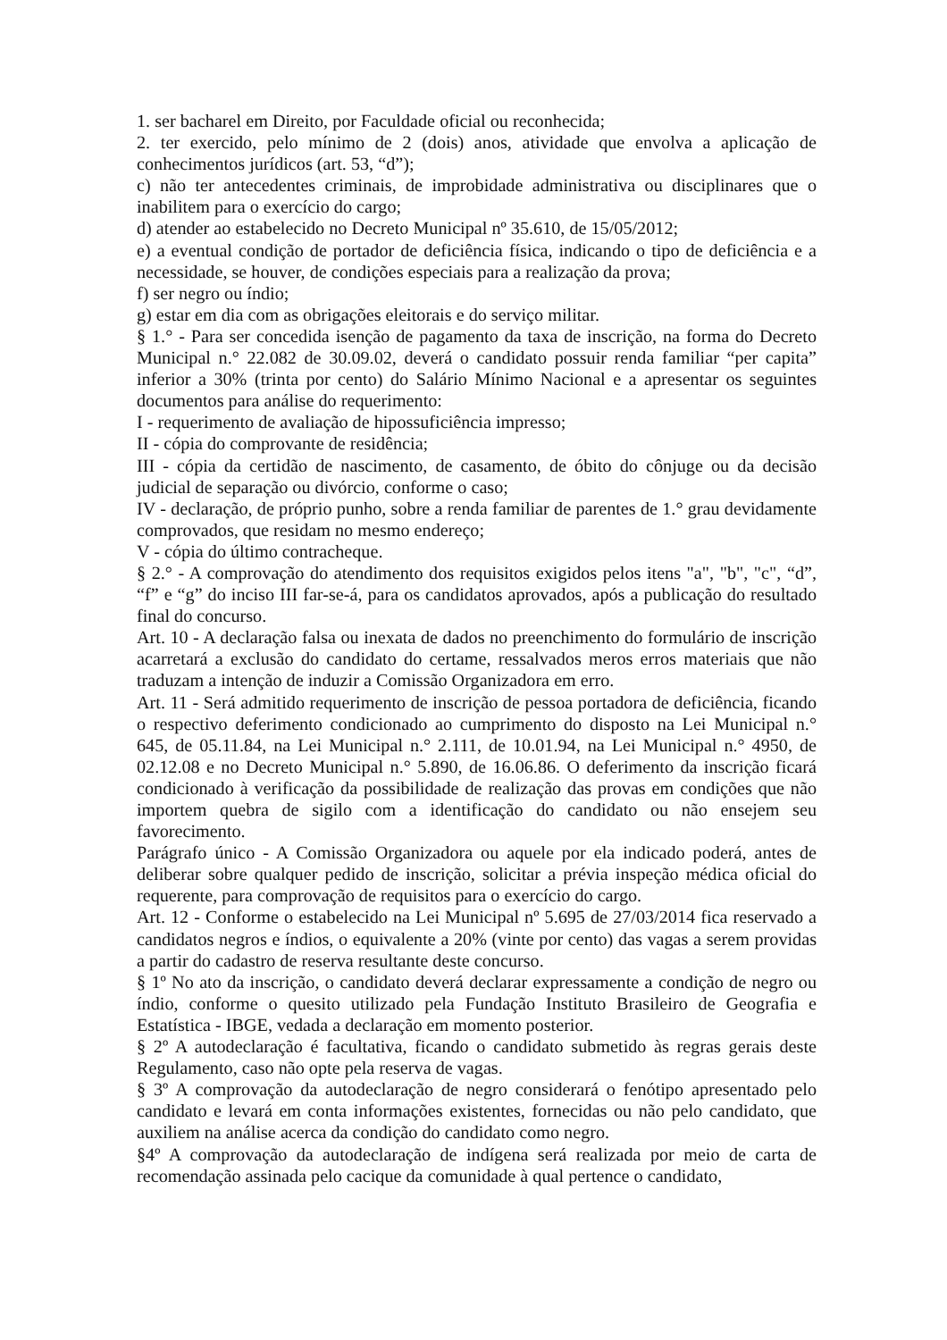1. ser bacharel em Direito, por Faculdade oficial ou reconhecida;
2. ter exercido, pelo mínimo de 2 (dois) anos, atividade que envolva a aplicação de conhecimentos jurídicos (art. 53, “d”);
c) não ter antecedentes criminais, de improbidade administrativa ou disciplinares que o inabilitem para o exercício do cargo;
d) atender ao estabelecido no Decreto Municipal nº 35.610, de 15/05/2012;
e) a eventual condição de portador de deficiência física, indicando o tipo de deficiência e a necessidade, se houver, de condições especiais para a realização da prova;
f) ser negro ou índio;
g) estar em dia com as obrigações eleitorais e do serviço militar.
§ 1.° - Para ser concedida isenção de pagamento da taxa de inscrição, na forma do Decreto Municipal n.° 22.082 de 30.09.02, deverá o candidato possuir renda familiar “per capita” inferior a 30% (trinta por cento) do Salário Mínimo Nacional e a apresentar os seguintes documentos para análise do requerimento:
I - requerimento de avaliação de hipossuficiência impresso;
II - cópia do comprovante de residência;
III - cópia da certidão de nascimento, de casamento, de óbito do cônjuge ou da decisão judicial de separação ou divórcio, conforme o caso;
IV - declaração, de próprio punho, sobre a renda familiar de parentes de 1.° grau devidamente comprovados, que residam no mesmo endereço;
V - cópia do último contracheque.
§ 2.° - A comprovação do atendimento dos requisitos exigidos pelos itens "a", "b", "c", “d”, “f” e “g” do inciso III far-se-á, para os candidatos aprovados, após a publicação do resultado final do concurso.
Art. 10 - A declaração falsa ou inexata de dados no preenchimento do formulário de inscrição acarretará a exclusão do candidato do certame, ressalvados meros erros materiais que não traduzam a intenção de induzir a Comissão Organizadora em erro.
Art. 11 - Será admitido requerimento de inscrição de pessoa portadora de deficiência, ficando o respectivo deferimento condicionado ao cumprimento do disposto na Lei Municipal n.° 645, de 05.11.84, na Lei Municipal n.° 2.111, de 10.01.94, na Lei Municipal n.° 4950, de 02.12.08 e no Decreto Municipal n.° 5.890, de 16.06.86. O deferimento da inscrição ficará condicionado à verificação da possibilidade de realização das provas em condições que não importem quebra de sigilo com a identificação do candidato ou não ensejem seu favorecimento.
Parágrafo único - A Comissão Organizadora ou aquele por ela indicado poderá, antes de deliberar sobre qualquer pedido de inscrição, solicitar a prévia inspeção médica oficial do requerente, para comprovação de requisitos para o exercício do cargo.
Art. 12 - Conforme o estabelecido na Lei Municipal nº 5.695 de 27/03/2014 fica reservado a candidatos negros e índios, o equivalente a 20% (vinte por cento) das vagas a serem providas a partir do cadastro de reserva resultante deste concurso.
§ 1º No ato da inscrição, o candidato deverá declarar expressamente a condição de negro ou índio, conforme o quesito utilizado pela Fundação Instituto Brasileiro de Geografia e Estatística - IBGE, vedada a declaração em momento posterior.
§ 2º A autodeclaração é facultativa, ficando o candidato submetido às regras gerais deste Regulamento, caso não opte pela reserva de vagas.
§ 3º A comprovação da autodeclaração de negro considerará o fenótipo apresentado pelo candidato e levará em conta informações existentes, fornecidas ou não pelo candidato, que auxiliem na análise acerca da condição do candidato como negro.
§4º A comprovação da autodeclaração de indígena será realizada por meio de carta de recomendação assinada pelo cacique da comunidade à qual pertence o candidato,